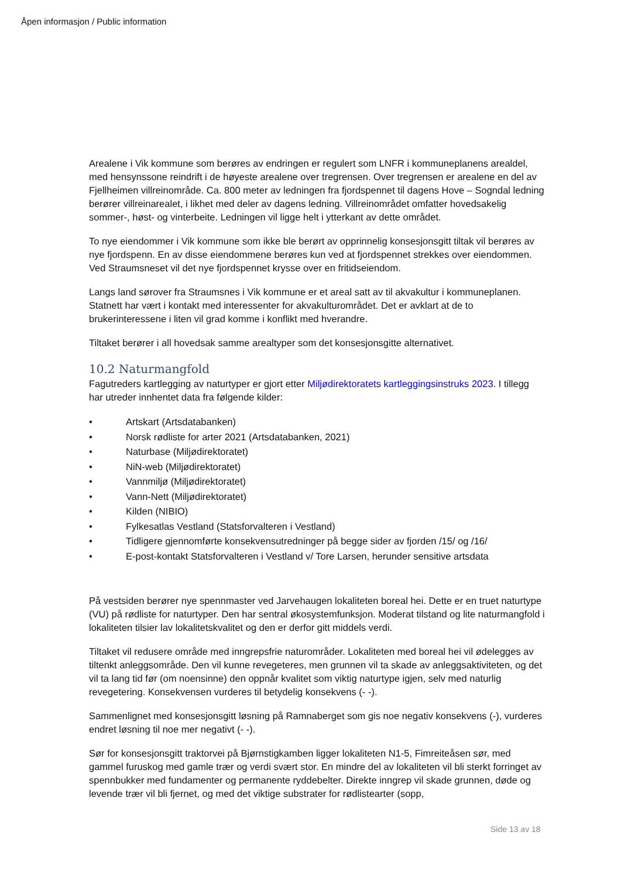Åpen informasjon / Public information
Arealene i Vik kommune som berøres av endringen er regulert som LNFR i kommuneplanens arealdel, med hensynssone reindrift i de høyeste arealene over tregrensen. Over tregrensen er arealene en del av Fjellheimen villreinområde. Ca. 800 meter av ledningen fra fjordspennet til dagens Hove – Sogndal ledning berører villreinarealet, i likhet med deler av dagens ledning. Villreinområdet omfatter hovedsakelig sommer-, høst- og vinterbeite. Ledningen vil ligge helt i ytterkant av dette området.
To nye eiendommer i Vik kommune som ikke ble berørt av opprinnelig konsesjonsgitt tiltak vil berøres av nye fjordspenn. En av disse eiendommene berøres kun ved at fjordspennet strekkes over eiendommen. Ved Straumsneset vil det nye fjordspennet krysse over en fritidseiendom.
Langs land sørover fra Straumsnes i Vik kommune er et areal satt av til akvakultur i kommuneplanen. Statnett har vært i kontakt med interessenter for akvakulturområdet. Det er avklart at de to brukerinteressene i liten vil grad komme i konflikt med hverandre.
Tiltaket berører i all hovedsak samme arealtyper som det konsesjonsgitte alternativet.
10.2 Naturmangfold
Fagutreders kartlegging av naturtyper er gjort etter Miljødirektoratets kartleggingsinstruks 2023. I tillegg har utreder innhentet data fra følgende kilder:
• Artskart (Artsdatabanken)
• Norsk rødliste for arter 2021 (Artsdatabanken, 2021)
• Naturbase (Miljødirektoratet)
• NiN-web (Miljødirektoratet)
• Vannmiljø (Miljødirektoratet)
• Vann-Nett (Miljødirektoratet)
• Kilden (NIBIO)
• Fylkesatlas Vestland (Statsforvalteren i Vestland)
• Tidligere gjennomførte konsekvensutredninger på begge sider av fjorden /15/ og /16/
• E-post-kontakt Statsforvalteren i Vestland v/ Tore Larsen, herunder sensitive artsdata
På vestsiden berører nye spennmaster ved Jarvehaugen lokaliteten boreal hei. Dette er en truet naturtype (VU) på rødliste for naturtyper. Den har sentral økosystemfunksjon. Moderat tilstand og lite naturmangfold i lokaliteten tilsier lav lokalitetskvalitet og den er derfor gitt middels verdi.
Tiltaket vil redusere område med inngrepsfrie naturområder. Lokaliteten med boreal hei vil ødelegges av tiltenkt anleggsområde. Den vil kunne revegeteres, men grunnen vil ta skade av anleggsaktiviteten, og det vil ta lang tid før (om noensinne) den oppnår kvalitet som viktig naturtype igjen, selv med naturlig revegetering. Konsekvensen vurderes til betydelig konsekvens (- -).
Sammenlignet med konsesjonsgitt løsning på Ramnaberget som gis noe negativ konsekvens (-), vurderes endret løsning til noe mer negativt (- -).
Sør for konsesjonsgitt traktorvei på Bjørnstigkamben ligger lokaliteten N1-5, Fimreiteåsen sør, med gammel furuskog med gamle trær og verdi svært stor. En mindre del av lokaliteten vil bli sterkt forringet av spennbukker med fundamenter og permanente ryddebelter. Direkte inngrep vil skade grunnen, døde og levende trær vil bli fjernet, og med det viktige substrater for rødlistearter (sopp,
Side 13 av 18